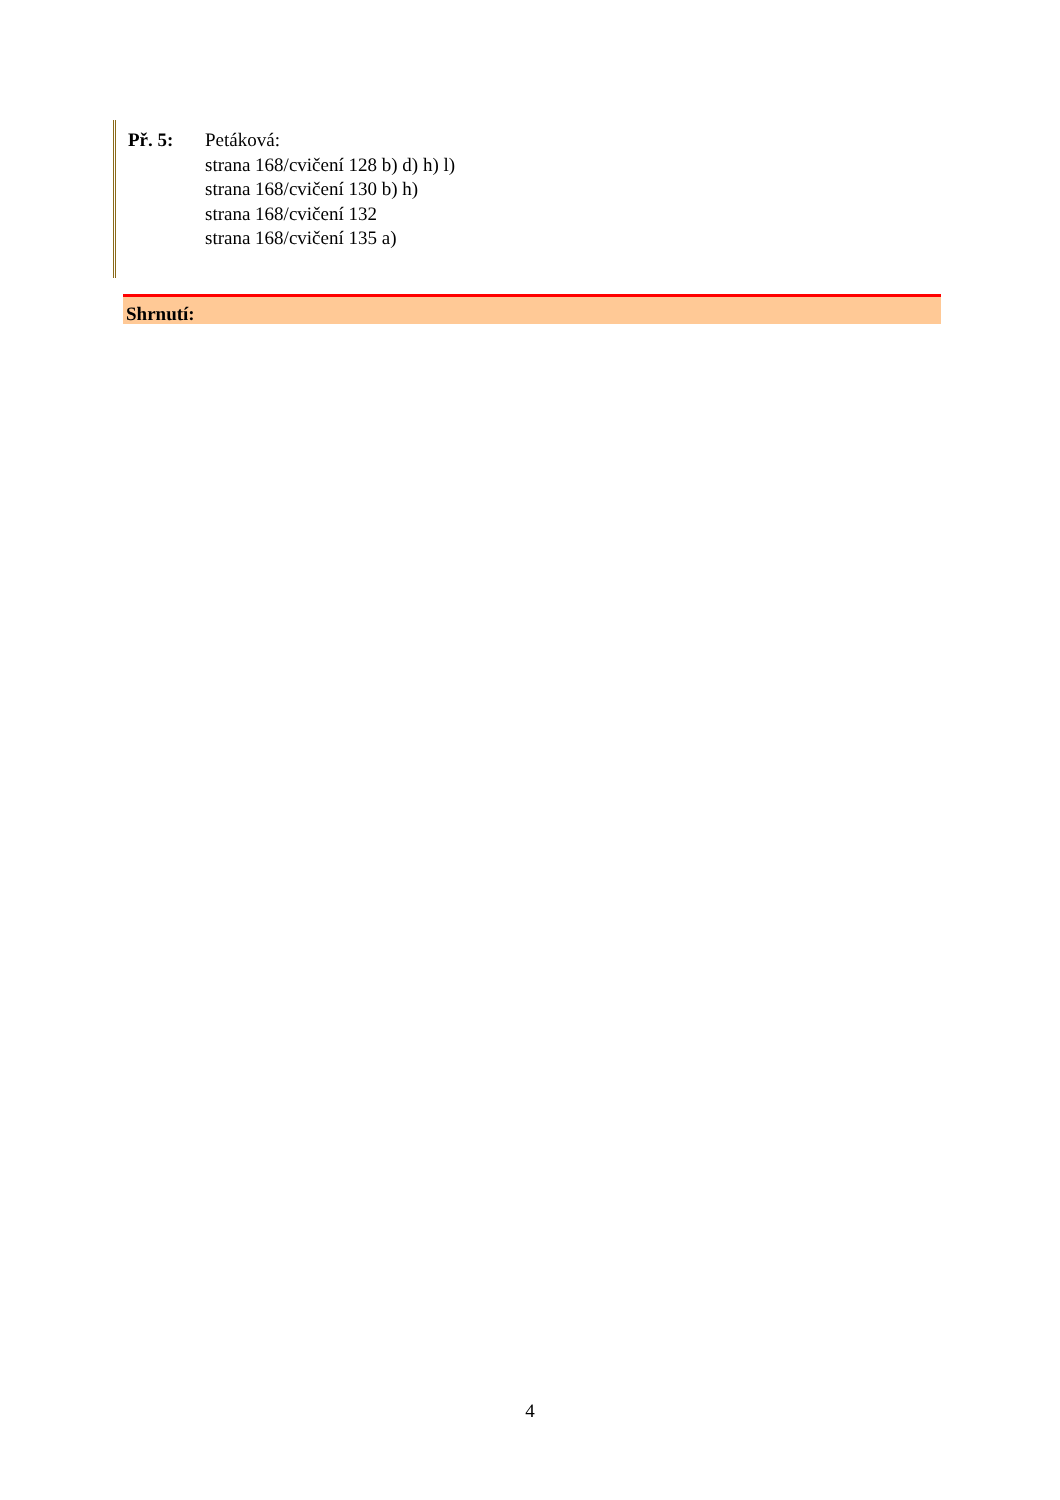Př. 5: Petáková:
strana 168/cvičení 128 b) d) h) l)
strana 168/cvičení 130 b) h)
strana 168/cvičení 132
strana 168/cvičení 135 a)
Shrnutí:
4